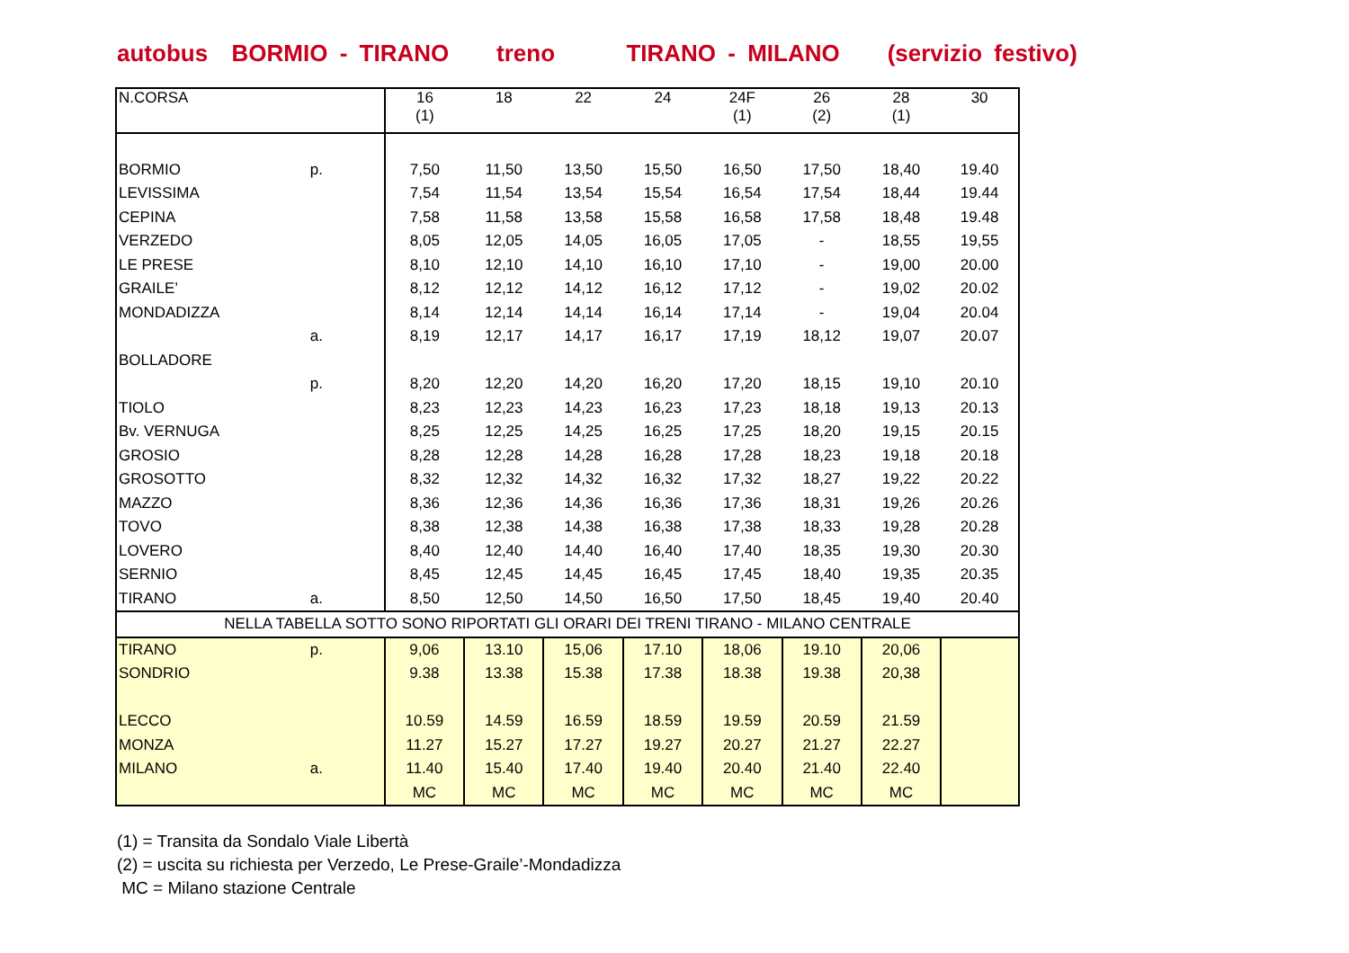autobus BORMIO - TIRANO treno TIRANO - MILANO (servizio festivo)
| N.CORSA | | 16 (1) | 18 | 22 | 24 | 24F (1) | 26 (2) | 28 (1) | 30 |
| BORMIO | p. | 7,50 | 11,50 | 13,50 | 15,50 | 16,50 | 17,50 | 18,40 | 19.40 |
| LEVISSIMA | | 7,54 | 11,54 | 13,54 | 15,54 | 16,54 | 17,54 | 18,44 | 19.44 |
| CEPINA | | 7,58 | 11,58 | 13,58 | 15,58 | 16,58 | 17,58 | 18,48 | 19.48 |
| VERZEDO | | 8,05 | 12,05 | 14,05 | 16,05 | 17,05 | - | 18,55 | 19,55 |
| LE PRESE | | 8,10 | 12,10 | 14,10 | 16,10 | 17,10 | - | 19,00 | 20.00 |
| GRAILE’ | | 8,12 | 12,12 | 14,12 | 16,12 | 17,12 | - | 19,02 | 20.02 |
| MONDADIZZA | | 8,14 | 12,14 | 14,14 | 16,14 | 17,14 | - | 19,04 | 20.04 |
| | a. | 8,19 | 12,17 | 14,17 | 16,17 | 17,19 | 18,12 | 19,07 | 20.07 |
| BOLLADORE | | | | | | | | | |
| | p. | 8,20 | 12,20 | 14,20 | 16,20 | 17,20 | 18,15 | 19,10 | 20.10 |
| TIOLO | | 8,23 | 12,23 | 14,23 | 16,23 | 17,23 | 18,18 | 19,13 | 20.13 |
| Bv. VERNUGA | | 8,25 | 12,25 | 14,25 | 16,25 | 17,25 | 18,20 | 19,15 | 20.15 |
| GROSIO | | 8,28 | 12,28 | 14,28 | 16,28 | 17,28 | 18,23 | 19,18 | 20.18 |
| GROSOTTO | | 8,32 | 12,32 | 14,32 | 16,32 | 17,32 | 18,27 | 19,22 | 20.22 |
| MAZZO | | 8,36 | 12,36 | 14,36 | 16,36 | 17,36 | 18,31 | 19,26 | 20.26 |
| TOVO | | 8,38 | 12,38 | 14,38 | 16,38 | 17,38 | 18,33 | 19,28 | 20.28 |
| LOVERO | | 8,40 | 12,40 | 14,40 | 16,40 | 17,40 | 18,35 | 19,30 | 20.30 |
| SERNIO | | 8,45 | 12,45 | 14,45 | 16,45 | 17,45 | 18,40 | 19,35 | 20.35 |
| TIRANO | a. | 8,50 | 12,50 | 14,50 | 16,50 | 17,50 | 18,45 | 19,40 | 20.40 |
| NELLA TABELLA SOTTO SONO RIPORTATI GLI ORARI DEI TRENI TIRANO - MILANO CENTRALE | | | | | | | | | |
| TIRANO | p. | 9,06 | 13.10 | 15,06 | 17.10 | 18,06 | 19.10 | 20,06 | |
| SONDRIO | | 9.38 | 13.38 | 15.38 | 17.38 | 18.38 | 19.38 | 20,38 | |
| LECCO | | 10.59 | 14.59 | 16.59 | 18.59 | 19.59 | 20.59 | 21.59 | |
| MONZA | | 11.27 | 15.27 | 17.27 | 19.27 | 20.27 | 21.27 | 22.27 | |
| MILANO | a. | 11.40 | 15.40 | 17.40 | 19.40 | 20.40 | 21.40 | 22.40 | |
| | | MC | MC | MC | MC | MC | MC | MC | |
(1) = Transita da Sondalo Viale Libertà
(2) = uscita su richiesta per Verzedo, Le Prese-Graile’-Mondadizza
MC = Milano stazione Centrale